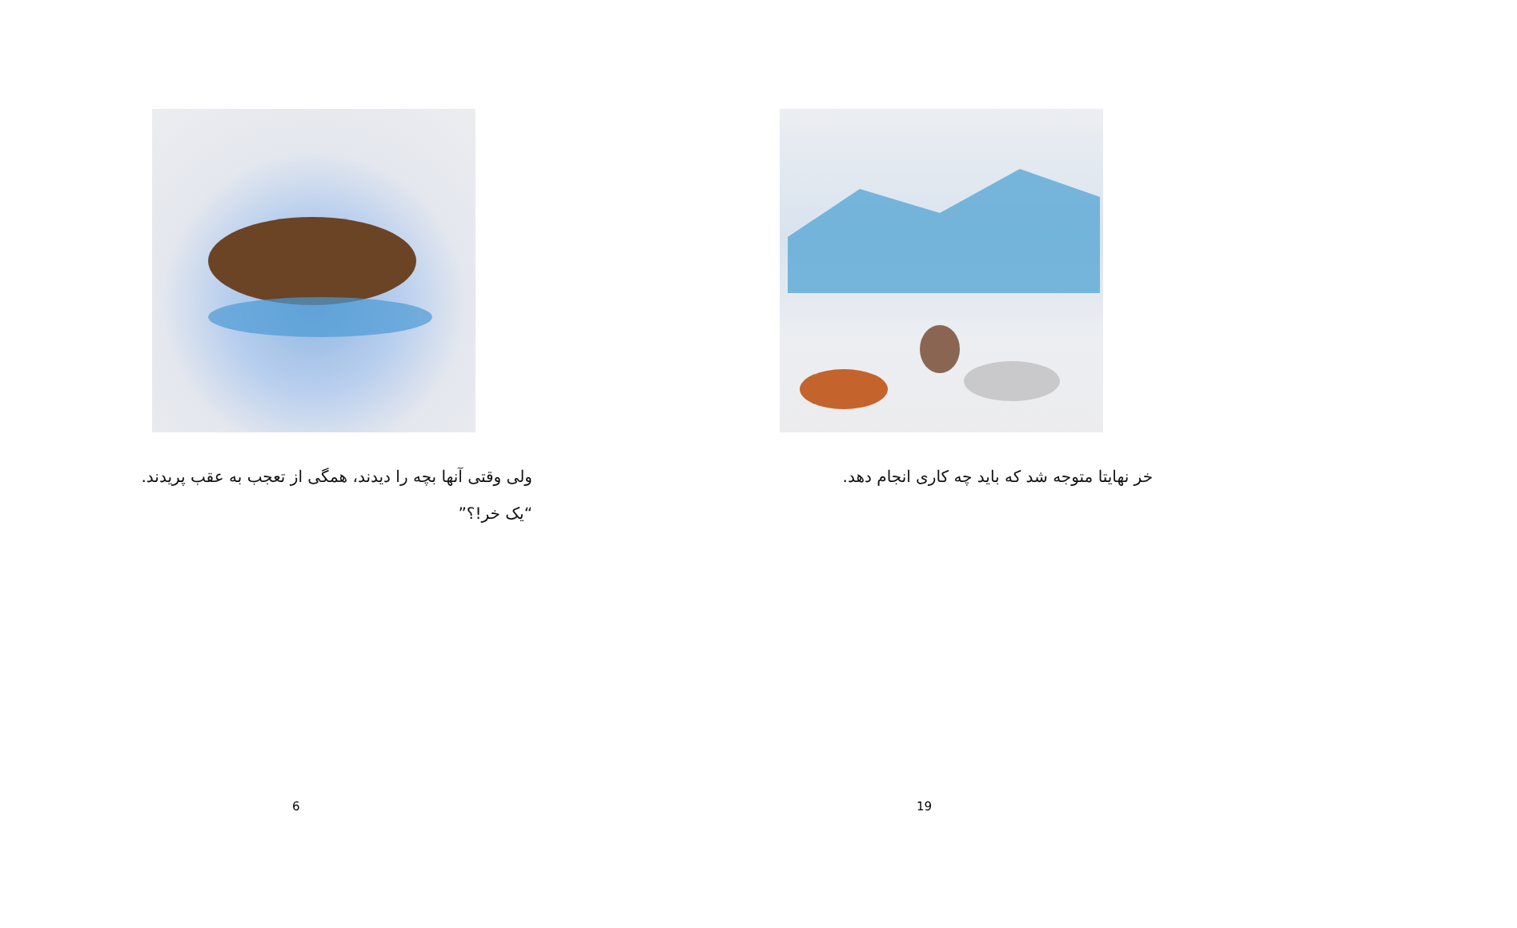ولی وقتی آنها بچه را دیدند، همگی از تعجب به عقب پریدند. “یک خر!؟”
6
خر نهایتا متوجه شد که باید چه کاری انجام دهد.
19